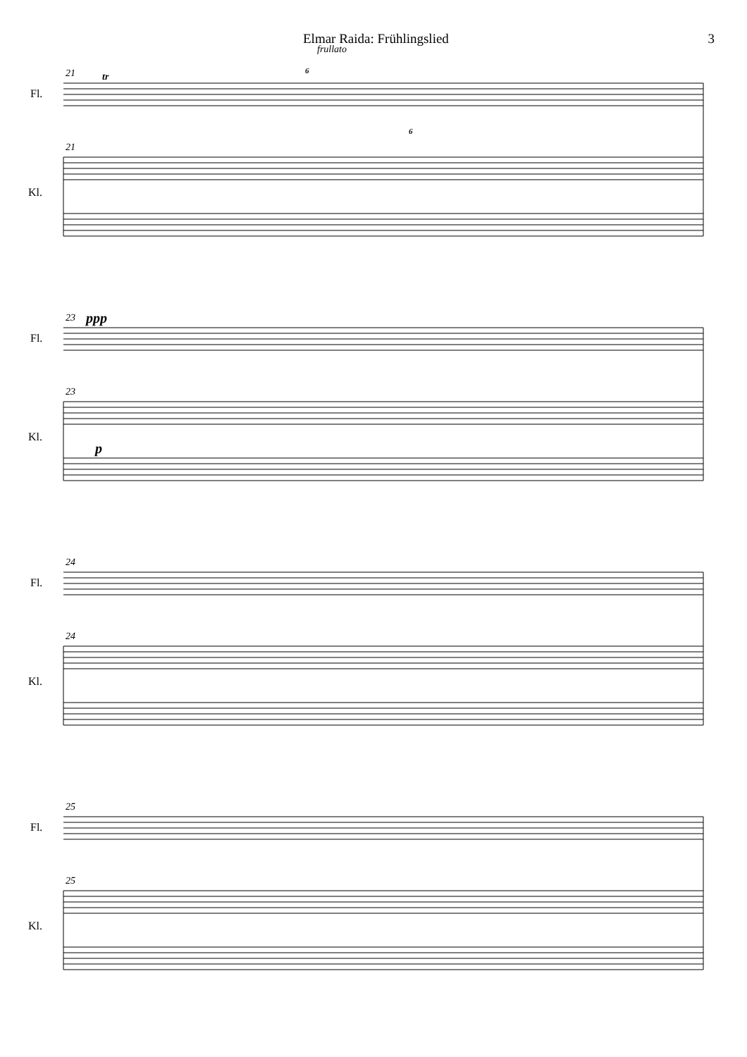Elmar Raida: Frühlingslied 3
frullato
21
21
23
23
24
24
25
25
tr
6
6
ppp
p
Fl.
Kl.
Fl.
Kl.
Fl.
Kl.
Fl.
Kl.